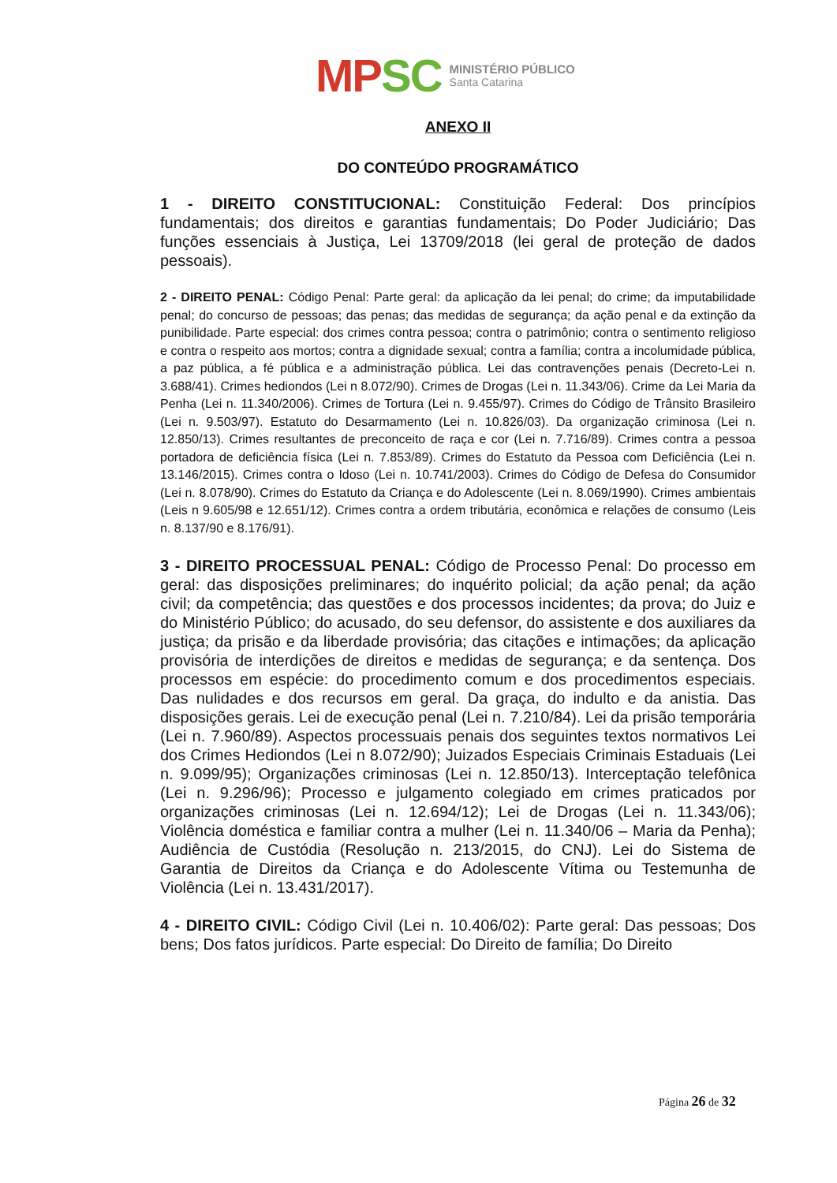MP SC
MINISTÉRIO PÚBLICO
Santa Catarina
ANEXO II
DO CONTEÚDO PROGRAMÁTICO
1 - DIREITO CONSTITUCIONAL: Constituição Federal: Dos princípios fundamentais; dos direitos e garantias fundamentais; Do Poder Judiciário; Das funções essenciais à Justiça, Lei 13709/2018 (lei geral de proteção de dados pessoais).
2 - DIREITO PENAL: Código Penal: Parte geral: da aplicação da lei penal; do crime; da imputabilidade penal; do concurso de pessoas; das penas; das medidas de segurança; da ação penal e da extinção da punibilidade. Parte especial: dos crimes contra pessoa; contra o patrimônio; contra o sentimento religioso e contra o respeito aos mortos; contra a dignidade sexual; contra a família; contra a incolumidade pública, a paz pública, a fé pública e a administração pública. Lei das contravenções penais (Decreto-Lei n. 3.688/41). Crimes hediondos (Lei n 8.072/90). Crimes de Drogas (Lei n. 11.343/06). Crime da Lei Maria da Penha (Lei n. 11.340/2006). Crimes de Tortura (Lei n. 9.455/97). Crimes do Código de Trânsito Brasileiro (Lei n. 9.503/97). Estatuto do Desarmamento (Lei n. 10.826/03). Da organização criminosa (Lei n. 12.850/13). Crimes resultantes de preconceito de raça e cor (Lei n. 7.716/89). Crimes contra a pessoa portadora de deficiência física (Lei n. 7.853/89). Crimes do Estatuto da Pessoa com Deficiência (Lei n. 13.146/2015). Crimes contra o Idoso (Lei n. 10.741/2003). Crimes do Código de Defesa do Consumidor (Lei n. 8.078/90). Crimes do Estatuto da Criança e do Adolescente (Lei n. 8.069/1990). Crimes ambientais (Leis n 9.605/98 e 12.651/12). Crimes contra a ordem tributária, econômica e relações de consumo (Leis n. 8.137/90 e 8.176/91).
3 - DIREITO PROCESSUAL PENAL: Código de Processo Penal: Do processo em geral: das disposições preliminares; do inquérito policial; da ação penal; da ação civil; da competência; das questões e dos processos incidentes; da prova; do Juiz e do Ministério Público; do acusado, do seu defensor, do assistente e dos auxiliares da justiça; da prisão e da liberdade provisória; das citações e intimações; da aplicação provisória de interdições de direitos e medidas de segurança; e da sentença. Dos processos em espécie: do procedimento comum e dos procedimentos especiais. Das nulidades e dos recursos em geral. Da graça, do indulto e da anistia. Das disposições gerais. Lei de execução penal (Lei n. 7.210/84). Lei da prisão temporária (Lei n. 7.960/89). Aspectos processuais penais dos seguintes textos normativos Lei dos Crimes Hediondos (Lei n 8.072/90); Juizados Especiais Criminais Estaduais (Lei n. 9.099/95); Organizações criminosas (Lei n. 12.850/13). Interceptação telefônica (Lei n. 9.296/96); Processo e julgamento colegiado em crimes praticados por organizações criminosas (Lei n. 12.694/12); Lei de Drogas (Lei n. 11.343/06); Violência doméstica e familiar contra a mulher (Lei n. 11.340/06 – Maria da Penha); Audiência de Custódia (Resolução n. 213/2015, do CNJ). Lei do Sistema de Garantia de Direitos da Criança e do Adolescente Vítima ou Testemunha de Violência (Lei n. 13.431/2017).
4 - DIREITO CIVIL: Código Civil (Lei n. 10.406/02): Parte geral: Das pessoas; Dos bens; Dos fatos jurídicos. Parte especial: Do Direito de família; Do Direito
Página 26 de 32